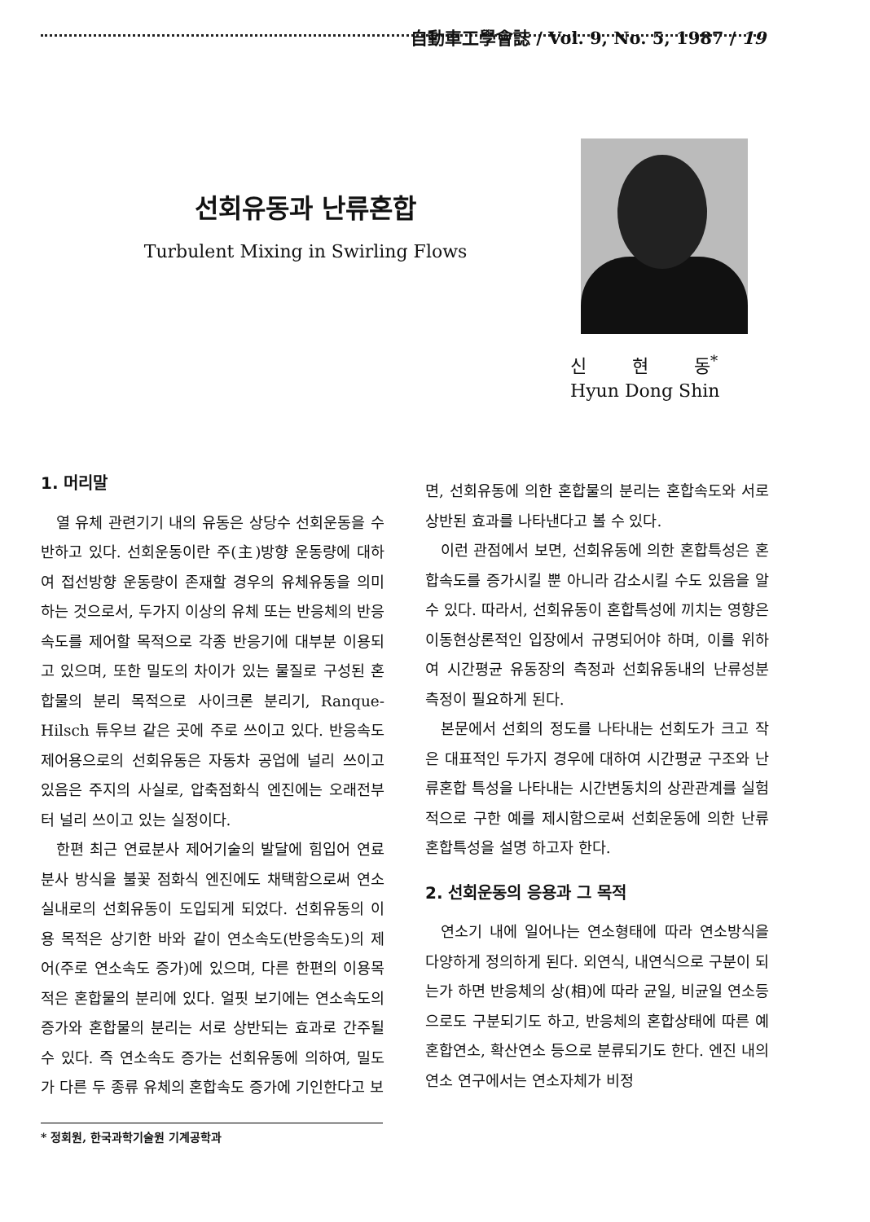自動車工學會誌 / Vol. 9, No. 5, 1987 / 19
선회유동과 난류혼합
Turbulent Mixing in Swirling Flows
신 현 동<sup>*</sup>
Hyun Dong Shin
1. 머리말
열 유체 관련기기 내의 유동은 상당수 선회운동을 수반하고 있다. 선회운동이란 주(主)방향 운동량에 대하여 접선방향 운동량이 존재할 경우의 유체유동을 의미하는 것으로서, 두가지 이상의 유체 또는 반응체의 반응속도를 제어할 목적으로 각종 반응기에 대부분 이용되고 있으며, 또한 밀도의 차이가 있는 물질로 구성된 혼합물의 분리 목적으로 사이크론 분리기, Ranque-Hilsch 튜우브 같은 곳에 주로 쓰이고 있다. 반응속도 제어용으로의 선회유동은 자동차 공업에 널리 쓰이고 있음은 주지의 사실로, 압축점화식 엔진에는 오래전부터 널리 쓰이고 있는 실정이다.
한편 최근 연료분사 제어기술의 발달에 힘입어 연료분사 방식을 불꽃 점화식 엔진에도 채택함으로써 연소실내로의 선회유동이 도입되게 되었다. 선회유동의 이용 목적은 상기한 바와 같이 연소속도(반응속도)의 제어(주로 연소속도 증가)에 있으며, 다른 한편의 이용목적은 혼합물의 분리에 있다. 얼핏 보기에는 연소속도의 증가와 혼합물의 분리는 서로 상반되는 효과로 간주될 수 있다. 즉 연소속도 증가는 선회유동에 의하여, 밀도가 다른 두 종류 유체의 혼합속도 증가에 기인한다고 보
면, 선회유동에 의한 혼합물의 분리는 혼합속도와 서로 상반된 효과를 나타낸다고 볼 수 있다.
이런 관점에서 보면, 선회유동에 의한 혼합특성은 혼합속도를 증가시킬 뿐 아니라 감소시킬 수도 있음을 알 수 있다. 따라서, 선회유동이 혼합특성에 끼치는 영향은 이동현상론적인 입장에서 규명되어야 하며, 이를 위하여 시간평균 유동장의 측정과 선회유동내의 난류성분 측정이 필요하게 된다.
본문에서 선회의 정도를 나타내는 선회도가 크고 작은 대표적인 두가지 경우에 대하여 시간평균 구조와 난류혼합 특성을 나타내는 시간변동치의 상관관계를 실험적으로 구한 예를 제시함으로써 선회운동에 의한 난류 혼합특성을 설명 하고자 한다.
2. 선회운동의 응용과 그 목적
연소기 내에 일어나는 연소형태에 따라 연소방식을 다양하게 정의하게 된다. 외연식, 내연식으로 구분이 되는가 하면 반응체의 상(相)에 따라 균일, 비균일 연소등으로도 구분되기도 하고, 반응체의 혼합상태에 따른 예혼합연소, 확산연소 등으로 분류되기도 한다. 엔진 내의 연소 연구에서는 연소자체가 비정
* 정회원, 한국과학기술원 기계공학과